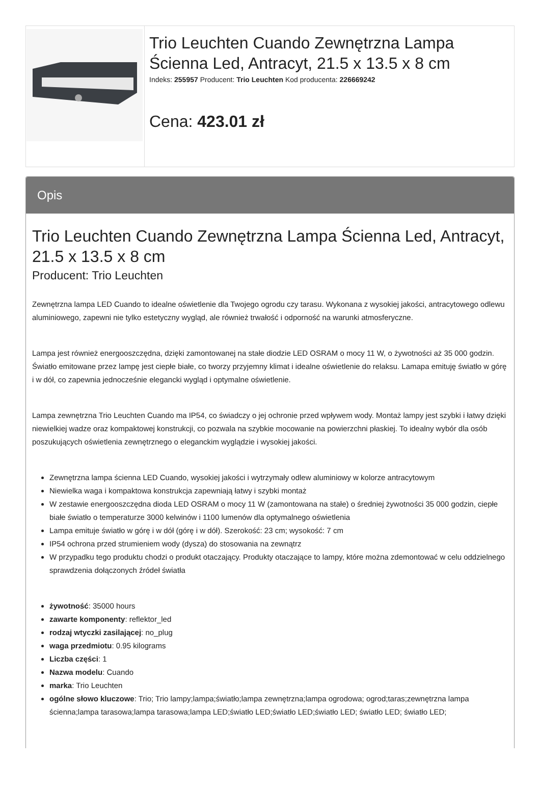| | Trio Leuchten Cuando Zewnętrzna Lampa Ścienna Led, Antracyt, 21.5 x 13.5 x 8 cm Indeks: 255957 Producent: Trio Leuchten Kod producenta: 226669242 Cena: 423.01 zł |
Opis
Trio Leuchten Cuando Zewnętrzna Lampa Ścienna Led, Antracyt, 21.5 x 13.5 x 8 cm
Producent: Trio Leuchten
Zewnętrzna lampa LED Cuando to idealne oświetlenie dla Twojego ogrodu czy tarasu. Wykonana z wysokiej jakości, antracytowego odlewu aluminiowego, zapewni nie tylko estetyczny wygląd, ale również trwałość i odporność na warunki atmosferyczne.
Lampa jest również energooszczędna, dzięki zamontowanej na stałe diodzie LED OSRAM o mocy 11 W, o żywotności aż 35 000 godzin. Światło emitowane przez lampę jest ciepłe białe, co tworzy przyjemny klimat i idealne oświetlenie do relaksu. Lamapa emituję światło w górę i w dół, co zapewnia jednocześnie elegancki wygląd i optymalne oświetlenie.
Lampa zewnętrzna Trio Leuchten Cuando ma IP54, co świadczy o jej ochronie przed wpływem wody. Montaż lampy jest szybki i łatwy dzięki niewielkiej wadze oraz kompaktowej konstrukcji, co pozwala na szybkie mocowanie na powierzchni płaskiej. To idealny wybór dla osób poszukujących oświetlenia zewnętrznego o eleganckim wyglądzie i wysokiej jakości.
Zewnętrzna lampa ścienna LED Cuando, wysokiej jakości i wytrzymały odlew aluminiowy w kolorze antracytowym
Niewielka waga i kompaktowa konstrukcja zapewniają łatwy i szybki montaż
W zestawie energooszczędna dioda LED OSRAM o mocy 11 W (zamontowana na stałe) o średniej żywotności 35 000 godzin, ciepłe białe światło o temperaturze 3000 kelwinów i 1100 lumenów dla optymalnego oświetlenia
Lampa emituje światło w górę i w dół (górę i w dół). Szerokość: 23 cm; wysokość: 7 cm
IP54 ochrona przed strumieniem wody (dysza) do stosowania na zewnątrz
W przypadku tego produktu chodzi o produkt otaczający. Produkty otaczające to lampy, które można zdemontować w celu oddzielnego sprawdzenia dołączonych źródeł światła
żywotność: 35000 hours
zawarte komponenty: reflektor_led
rodzaj wtyczki zasilającej: no_plug
waga przedmiotu: 0.95 kilograms
Liczba części: 1
Nazwa modelu: Cuando
marka: Trio Leuchten
ogólne słowo kluczowe: Trio; Trio lampy;lampa;światło;lampa zewnętrzna;lampa ogrodowa; ogrod;taras;zewnętrzna lampa ścienna;lampa tarasowa;lampa tarasowa;lampa LED;światło LED;światło LED;światło LED; światło LED; światło LED;